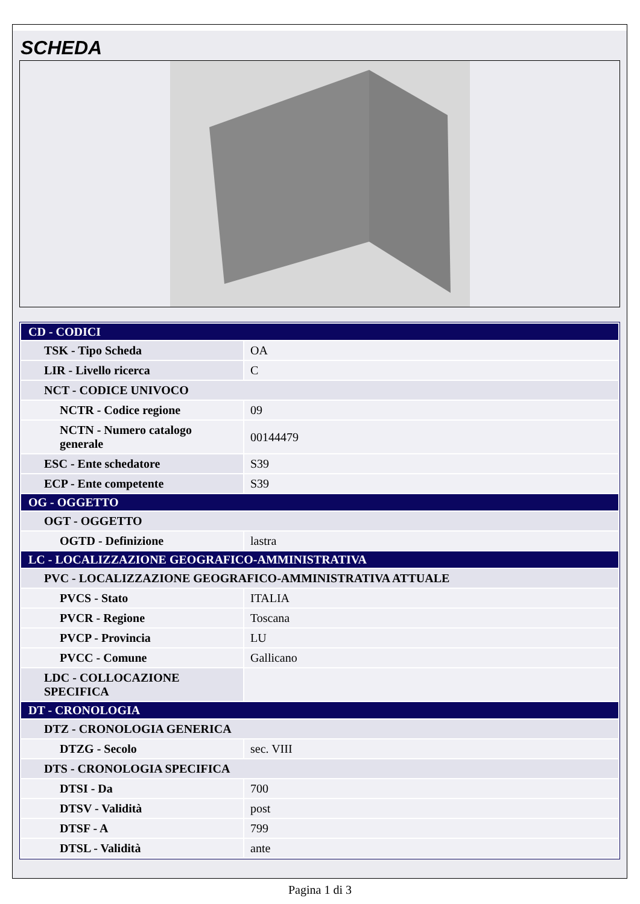SCHEDA
| CD - CODICI | |
| TSK - Tipo Scheda | OA |
| LIR - Livello ricerca | C |
| NCT - CODICE UNIVOCO | |
| NCTR - Codice regione | 09 |
| NCTN - Numero catalogo generale | 00144479 |
| ESC - Ente schedatore | S39 |
| ECP - Ente competente | S39 |
| OG - OGGETTO | |
| OGT - OGGETTO | |
| OGTD - Definizione | lastra |
| LC - LOCALIZZAZIONE GEOGRAFICO-AMMINISTRATIVA | |
| PVC - LOCALIZZAZIONE GEOGRAFICO-AMMINISTRATIVA ATTUALE | |
| PVCS - Stato | ITALIA |
| PVCR - Regione | Toscana |
| PVCP - Provincia | LU |
| PVCC - Comune | Gallicano |
| LDC - COLLOCAZIONE SPECIFICA | |
| DT - CRONOLOGIA | |
| DTZ - CRONOLOGIA GENERICA | |
| DTZG - Secolo | sec. VIII |
| DTS - CRONOLOGIA SPECIFICA | |
| DTSI - Da | 700 |
| DTSV - Validità | post |
| DTSF - A | 799 |
| DTSL - Validità | ante |
Pagina 1 di 3